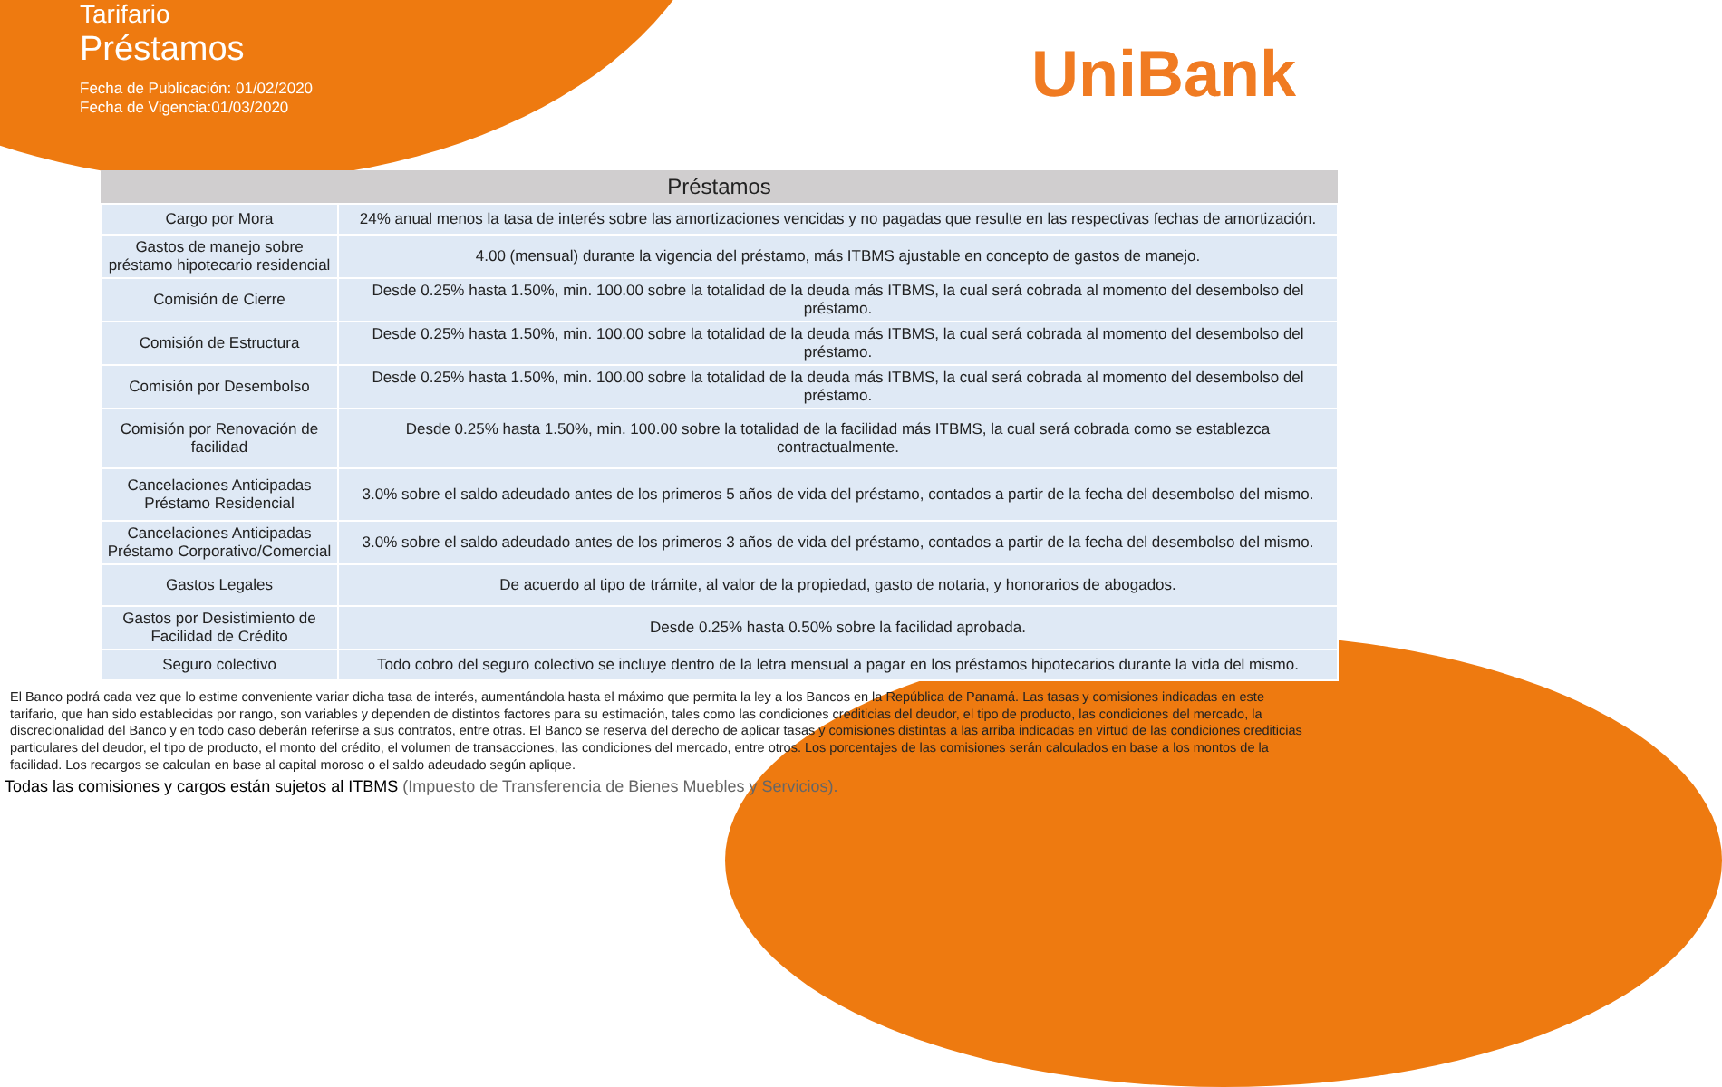Tarifario
Préstamos
Fecha de Publicación: 01/02/2020
Fecha de Vigencia:01/03/2020
UniBank
| Préstamos | |
| --- | --- |
| Cargo por Mora | 24% anual menos la tasa de interés sobre las amortizaciones vencidas y no pagadas que resulte en las respectivas fechas de amortización. |
| Gastos de manejo sobre préstamo hipotecario residencial | 4.00 (mensual) durante la vigencia del préstamo, más ITBMS ajustable en concepto de gastos de manejo. |
| Comisión de Cierre | Desde 0.25% hasta 1.50%, min. 100.00 sobre la totalidad de la deuda más ITBMS, la cual será cobrada al momento del desembolso del préstamo. |
| Comisión de Estructura | Desde 0.25% hasta 1.50%, min. 100.00 sobre la totalidad de la deuda más ITBMS, la cual será cobrada al momento del desembolso del préstamo. |
| Comisión por Desembolso | Desde 0.25% hasta 1.50%, min. 100.00 sobre la totalidad de la deuda más ITBMS, la cual será cobrada al momento del desembolso del préstamo. |
| Comisión por Renovación de facilidad | Desde 0.25% hasta 1.50%, min. 100.00 sobre la totalidad de la facilidad más ITBMS, la cual será cobrada como se establezca contractualmente. |
| Cancelaciones Anticipadas Préstamo Residencial | 3.0% sobre el saldo adeudado antes de los primeros 5 años de vida del préstamo, contados a partir de la fecha del desembolso del mismo. |
| Cancelaciones Anticipadas Préstamo Corporativo/Comercial | 3.0% sobre el saldo adeudado antes de los primeros 3 años de vida del préstamo, contados a partir de la fecha del desembolso del mismo. |
| Gastos Legales | De acuerdo al tipo de trámite, al valor de la propiedad, gasto de notaria, y honorarios de abogados. |
| Gastos por Desistimiento de Facilidad de Crédito | Desde 0.25% hasta 0.50% sobre la facilidad aprobada. |
| Seguro colectivo | Todo cobro del seguro colectivo se incluye dentro de la letra mensual a pagar en los préstamos hipotecarios durante la vida del mismo. |
El Banco podrá cada vez que lo estime conveniente variar dicha tasa de interés, aumentándola hasta el máximo que permita la ley a los Bancos en la República de Panamá. Las tasas y comisiones indicadas en este tarifario, que han sido establecidas por rango, son variables y dependen de distintos factores para su estimación, tales como las condiciones crediticias del deudor, el tipo de producto, las condiciones del mercado, la discrecionalidad del Banco y en todo caso deberán referirse a sus contratos, entre otras. El Banco se reserva del derecho de aplicar tasas y comisiones distintas a las arriba indicadas en virtud de las condiciones crediticias particulares del deudor, el tipo de producto, el monto del crédito, el volumen de transacciones, las condiciones del mercado, entre otros. Los porcentajes de las comisiones serán calculados en base a los montos de la facilidad. Los recargos se calculan en base al capital moroso o el saldo adeudado según aplique.
Todas las comisiones y cargos están sujetos al ITBMS (Impuesto de Transferencia de Bienes Muebles y Servicios).